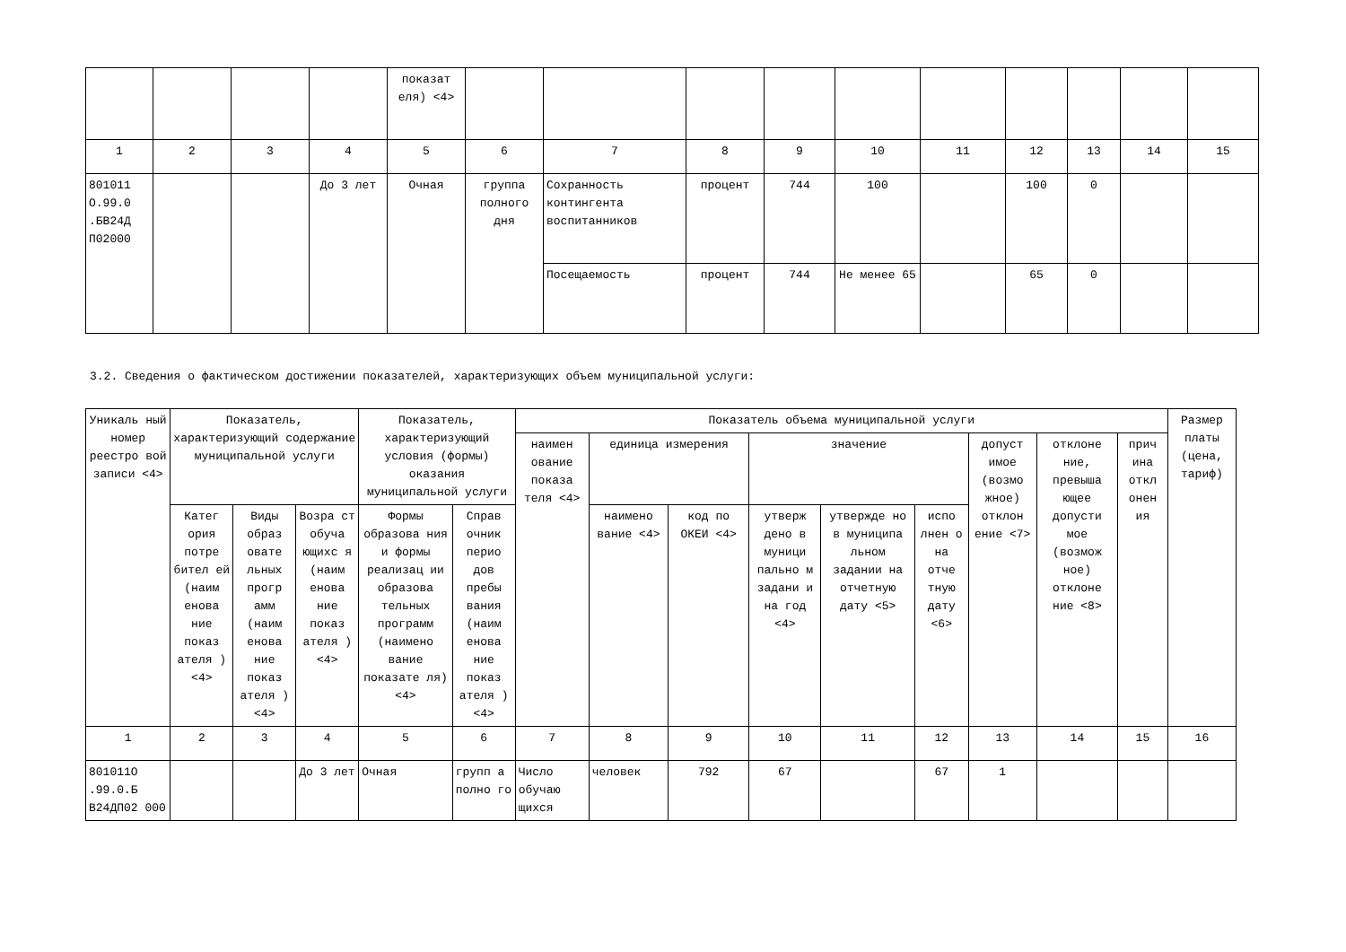| | | | | показат еля) <4> | | | | | | | | | | |
| 1 | 2 | 3 | 4 | 5 | 6 | 7 | 8 | 9 | 10 | 11 | 12 | 13 | 14 | 15 |
| 801011 О.99.0 .БВ24Д П02000 | | | До 3 лет | Очная | группа полного дня | Сохранность контингента воспитанников | процент | 744 | 100 | | 100 | 0 | | |
| | | | | | | Посещаемость | процент | 744 | Не менее 65 | | 65 | 0 | | |
3.2. Сведения о фактическом достижении показателей, характеризующих объем муниципальной услуги:
| Уникаль ный номер реестро вой записи <4> | Показатель, характеризующий содержание муниципальной услуги | | | Показатель, характеризующий условия (формы) оказания муниципальной услуги | | Показатель объема муниципальной услуги | | | | | | | | | Размер платы (цена, тариф) |
| | | | | | | наимен ование показа теля <4> | единица измерения | | значение | | | допуст имое (возмо жное) отклон ение <7> | отклоне ние, превыша ющее допусти мое (возмож ное) отклоне ние <8> | прич ина откл онен ия | |
| | Катег ория потре бител ей (наим енова ние показ ателя ) <4> | Виды образ овате льных прогр амм (наим енова ние показ ателя ) <4> | Возра ст обуча ющихс я (наим енова ние показ ателя ) <4> | Формы образова ния и формы реализац ии образова тельных программ (наимено вание показате ля) <4> | Справ очник перио дов пребы вания (наим енова ние показ ателя ) <4> | | наимено вание <4> | код по ОКЕИ <4> | утверж дено в муници пально м задани и на год <4> | утвержде но в муниципа льном задании на отчетную дату <5> | испо лнен о на отче тную дату <6> | | | | |
| 1 | 2 | 3 | 4 | 5 | 6 | 7 | 8 | 9 | 10 | 11 | 12 | 13 | 14 | 15 | 16 |
| 801011О .99.0.Б В24ДП02 000 | | | До 3 лет | Очная | групп а полно го | Число обучаю щихся | человек | 792 | 67 | | 67 | 1 | | | |